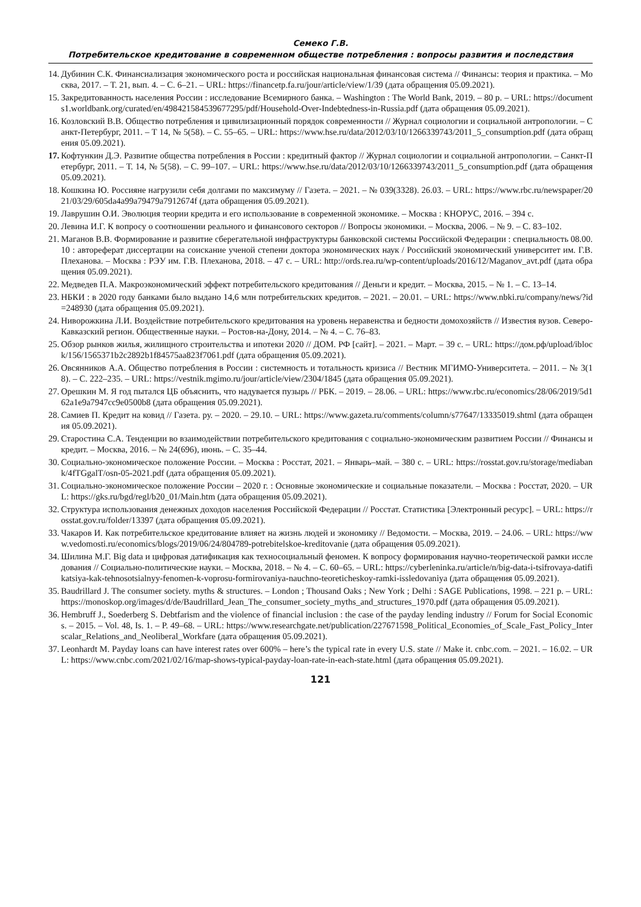Семеко Г.В.
Потребительское кредитование в современном обществе потребления : вопросы развития и последствия
14. Дубинин С.К. Финансиализация экономического роста и российская национальная финансовая система // Финансы: теория и практика. – Москва, 2017. – Т. 21, вып. 4. – С. 6–21. – URL: https://financetp.fa.ru/jour/article/view/1/39 (дата обращения 05.09.2021).
15. Закредитованность населения России : исследование Всемирного банка. – Washington : The World Bank, 2019. – 80 p. – URL: https://documents1.worldbank.org/curated/en/498421584539677295/pdf/Household-Over-Indebtedness-in-Russia.pdf (дата обращения 05.09.2021).
16. Козловский В.В. Общество потребления и цивилизационный порядок современности // Журнал социологии и социальной антропологии. – Санкт-Петербург, 2011. – Т 14, № 5(58). – С. 55–65. – URL: https://www.hse.ru/data/2012/03/10/1266339743/2011_5_consumption.pdf (дата обращения 05.09.2021).
17. Кофтункин Д.Э. Развитие общества потребления в России : кредитный фактор // Журнал социологии и социальной антропологии. – Санкт-Петербург, 2011. – Т. 14, № 5(58). – С. 99–107. – URL: https://www.hse.ru/data/2012/03/10/1266339743/2011_5_consumption.pdf (дата обращения 05.09.2021).
18. Кошкина Ю. Россияне нагрузили себя долгами по максимуму // Газета. – 2021. – № 039(3328). 26.03. – URL: https://www.rbc.ru/newspaper/2021/03/29/605da4a99a79479a7912674f (дата обращения 05.09.2021).
19. Лаврушин О.И. Эволюция теории кредита и его использование в современной экономике. – Москва : КНОРУС, 2016. – 394 с.
20. Левина И.Г. К вопросу о соотношении реального и финансового секторов // Вопросы экономики. – Москва, 2006. – № 9. – С. 83–102.
21. Маганов В.В. Формирование и развитие сберегательной инфраструктуры банковской системы Российской Федерации : специальность 08.00.10 : автореферат диссертации на соискание ученой степени доктора экономических наук / Российский экономический университет им. Г.В. Плеханова. – Москва : РЭУ им. Г.В. Плеханова, 2018. – 47 с. – URL: http://ords.rea.ru/wp-content/uploads/2016/12/Maganov_avt.pdf (дата обращения 05.09.2021).
22. Медведев П.А. Макроэкономический эффект потребительского кредитования // Деньги и кредит. – Москва, 2015. – № 1. – С. 13–14.
23. НБКИ : в 2020 году банками было выдано 14,6 млн потребительских кредитов. – 2021. – 20.01. – URL: https://www.nbki.ru/company/news/?id=248930 (дата обращения 05.09.2021).
24. Ниворожкина Л.И. Воздействие потребительского кредитования на уровень неравенства и бедности домохозяйств // Известия вузов. Северо-Кавказский регион. Общественные науки. – Ростов-на-Дону, 2014. – № 4. – С. 76–83.
25. Обзор рынков жилья, жилищного строительства и ипотеки 2020 // ДОМ. РФ [сайт]. – 2021. – Март. – 39 с. – URL: https://дом.рф/upload/iblock/156/1565371b2c2892b1f84575aa823f7061.pdf (дата обращения 05.09.2021).
26. Овсянников А.А. Общество потребления в России : системность и тотальность кризиса // Вестник МГИМО-Университета. – 2011. – № 3(18). – С. 222–235. – URL: https://vestnik.mgimo.ru/jour/article/view/2304/1845 (дата обращения 05.09.2021).
27. Орешкин М. Я год пытался ЦБ объяснить, что надувается пузырь // РБК. – 2019. – 28.06. – URL: https://www.rbc.ru/economics/28/06/2019/5d162a1e9a7947cc9e0500b8 (дата обращения 05.09.2021).
28. Самиев П. Кредит на ковид // Газета. ру. – 2020. – 29.10. – URL: https://www.gazeta.ru/comments/column/s77647/13335019.shtml (дата обращения 05.09.2021).
29. Старостина С.А. Тенденции во взаимодействии потребительского кредитования с социально-экономическим развитием России // Финансы и кредит. – Москва, 2016. – № 24(696), июнь. – С. 35–44.
30. Социально-экономическое положение России. – Москва : Росстат, 2021. – Январь–май. – 380 с. – URL: https://rosstat.gov.ru/storage/mediabank/4fTGgalT/osn-05-2021.pdf (дата обращения 05.09.2021).
31. Социально-экономическое положение России – 2020 г. : Основные экономические и социальные показатели. – Москва : Росстат, 2020. – URL: https://gks.ru/bgd/regl/b20_01/Main.htm (дата обращения 05.09.2021).
32. Структура использования денежных доходов населения Российской Федерации // Росстат. Статистика [Электронный ресурс]. – URL: https://rosstat.gov.ru/folder/13397 (дата обращения 05.09.2021).
33. Чакаров И. Как потребительское кредитование влияет на жизнь людей и экономику // Ведомости. – Москва, 2019. – 24.06. – URL: https://www.vedomosti.ru/economics/blogs/2019/06/24/804789-potrebitelskoe-kreditovanie (дата обращения 05.09.2021).
34. Шилина М.Г. Big data и цифровая датификация как техносоциальный феномен. К вопросу формирования научно-теоретической рамки исследования // Социально-политические науки. – Москва, 2018. – № 4. – С. 60–65. – URL: https://cyberleninka.ru/article/n/big-data-i-tsifrovaya-datifikatsiya-kak-tehnosotsialnyy-fenomen-k-voprosu-formirovaniya-nauchno-teoreticheskoy-ramki-issledovaniya (дата обращения 05.09.2021).
35. Baudrillard J. The consumer society. myths & structures. – London ; Thousand Oaks ; New York ; Delhi : SAGE Publications, 1998. – 221 p. – URL: https://monoskop.org/images/d/de/Baudrillard_Jean_The_consumer_society_myths_and_structures_1970.pdf (дата обращения 05.09.2021).
36. Hembruff J., Soederberg S. Debtfarism and the violence of financial inclusion : the case of the payday lending industry // Forum for Social Economics. – 2015. – Vol. 48, Is. 1. – P. 49–68. – URL: https://www.researchgate.net/publication/227671598_Political_Economies_of_Scale_Fast_Policy_Interscalar_Relations_and_Neoliberal_Workfare (дата обращения 05.09.2021).
37. Leonhardt M. Payday loans can have interest rates over 600% – here’s the typical rate in every U.S. state // Make it. cnbc.com. – 2021. – 16.02. – URL: https://www.cnbc.com/2021/02/16/map-shows-typical-payday-loan-rate-in-each-state.html (дата обращения 05.09.2021).
121